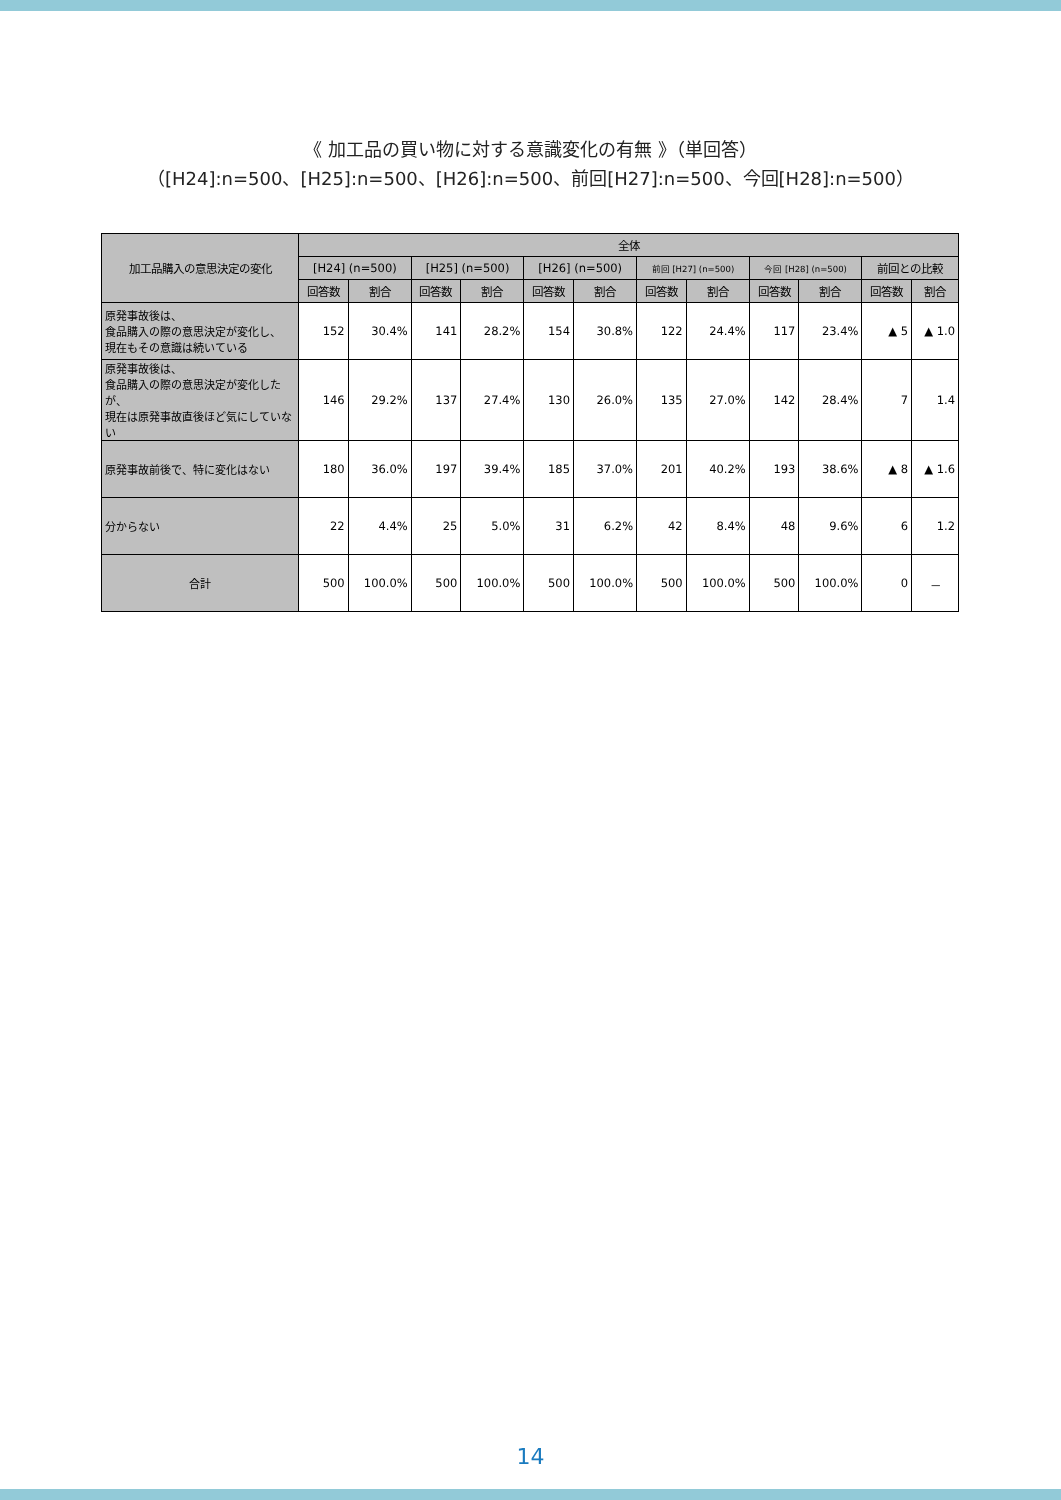《 加工品の買い物に対する意識変化の有無 》（単回答）
（[H24]:n=500、[H25]:n=500、[H26]:n=500、前回[H27]:n=500、今回[H28]:n=500）
| 加工品購入の意思決定の変化 | 全体 | | | | | | | | | | | |
| --- | --- | --- | --- | --- | --- | --- | --- | --- | --- | --- | --- | --- |
| | [H24] (n=500) | | [H25] (n=500) | | [H26] (n=500) | | 前回 [H27] (n=500) | | 今回 [H28] (n=500) | | 前回との比較 | |
| | 回答数 | 割合 | 回答数 | 割合 | 回答数 | 割合 | 回答数 | 割合 | 回答数 | 割合 | 回答数 | 割合 |
| 原発事故後は、 食品購入の際の意思決定が変化し、 現在もその意識は続いている | 152 | 30.4% | 141 | 28.2% | 154 | 30.8% | 122 | 24.4% | 117 | 23.4% | ▲ 5 | ▲ 1.0 |
| 原発事故後は、 食品購入の際の意思決定が変化したが、 現在は原発事故直後ほど気にしていない | 146 | 29.2% | 137 | 27.4% | 130 | 26.0% | 135 | 27.0% | 142 | 28.4% | 7 | 1.4 |
| 原発事故前後で、特に変化はない | 180 | 36.0% | 197 | 39.4% | 185 | 37.0% | 201 | 40.2% | 193 | 38.6% | ▲ 8 | ▲ 1.6 |
| 分からない | 22 | 4.4% | 25 | 5.0% | 31 | 6.2% | 42 | 8.4% | 48 | 9.6% | 6 | 1.2 |
| 合計 | 500 | 100.0% | 500 | 100.0% | 500 | 100.0% | 500 | 100.0% | 500 | 100.0% | 0 | － |
14